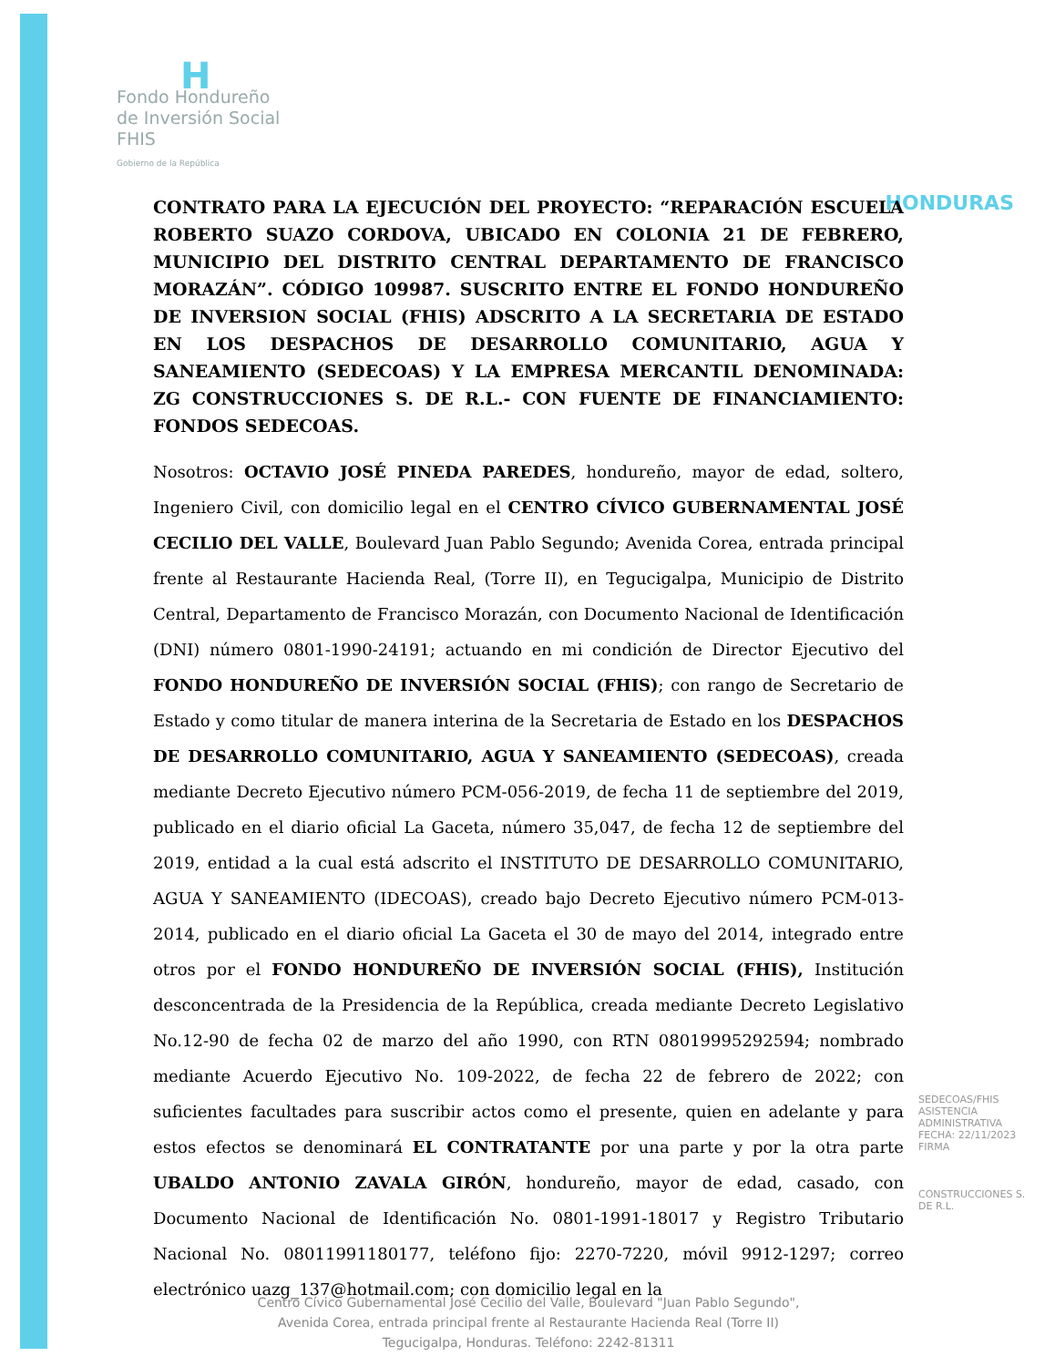H
Fondo Hondureño
de Inversión Social
FHIS
Gobierno de la República
HONDURAS
CONTRATO PARA LA EJECUCIÓN DEL PROYECTO: “REPARACIÓN ESCUELA ROBERTO SUAZO CORDOVA, UBICADO EN COLONIA 21 DE FEBRERO, MUNICIPIO DEL DISTRITO CENTRAL DEPARTAMENTO DE FRANCISCO MORAZÁN”. CÓDIGO 109987. SUSCRITO ENTRE EL FONDO HONDUREÑO DE INVERSION SOCIAL (FHIS) ADSCRITO A LA SECRETARIA DE ESTADO EN LOS DESPACHOS DE DESARROLLO COMUNITARIO, AGUA Y SANEAMIENTO (SEDECOAS) Y LA EMPRESA MERCANTIL DENOMINADA: ZG CONSTRUCCIONES S. DE R.L.- CON FUENTE DE FINANCIAMIENTO: FONDOS SEDECOAS.
Nosotros: OCTAVIO JOSÉ PINEDA PAREDES, hondureño, mayor de edad, soltero, Ingeniero Civil, con domicilio legal en el CENTRO CÍVICO GUBERNAMENTAL JOSÉ CECILIO DEL VALLE, Boulevard Juan Pablo Segundo; Avenida Corea, entrada principal frente al Restaurante Hacienda Real, (Torre II), en Tegucigalpa, Municipio de Distrito Central, Departamento de Francisco Morazán, con Documento Nacional de Identificación (DNI) número 0801-1990-24191; actuando en mi condición de Director Ejecutivo del FONDO HONDUREÑO DE INVERSIÓN SOCIAL (FHIS); con rango de Secretario de Estado y como titular de manera interina de la Secretaria de Estado en los DESPACHOS DE DESARROLLO COMUNITARIO, AGUA Y SANEAMIENTO (SEDECOAS), creada mediante Decreto Ejecutivo número PCM-056-2019, de fecha 11 de septiembre del 2019, publicado en el diario oficial La Gaceta, número 35,047, de fecha 12 de septiembre del 2019, entidad a la cual está adscrito el INSTITUTO DE DESARROLLO COMUNITARIO, AGUA Y SANEAMIENTO (IDECOAS), creado bajo Decreto Ejecutivo número PCM-013-2014, publicado en el diario oficial La Gaceta el 30 de mayo del 2014, integrado entre otros por el FONDO HONDUREÑO DE INVERSIÓN SOCIAL (FHIS), Institución desconcentrada de la Presidencia de la República, creada mediante Decreto Legislativo No.12-90 de fecha 02 de marzo del año 1990, con RTN 08019995292594; nombrado mediante Acuerdo Ejecutivo No. 109-2022, de fecha 22 de febrero de 2022; con suficientes facultades para suscribir actos como el presente, quien en adelante y para estos efectos se denominará EL CONTRATANTE por una parte y por la otra parte UBALDO ANTONIO ZAVALA GIRÓN, hondureño, mayor de edad, casado, con Documento Nacional de Identificación No. 0801-1991-18017 y Registro Tributario Nacional No. 08011991180177, teléfono fijo: 2270-7220, móvil 9912-1297; correo electrónico uazg_137@hotmail.com; con domicilio legal en la
SEDECOAS/FHIS ASISTENCIA ADMINISTRATIVA FECHA: 22/11/2023 FIRMA
CONSTRUCCIONES S. DE R.L.
Centro Cívico Gubernamental José Cecilio del Valle, Boulevard "Juan Pablo Segundo",
Avenida Corea, entrada principal frente al Restaurante Hacienda Real (Torre II)
Tegucigalpa, Honduras. Teléfono: 2242-81311